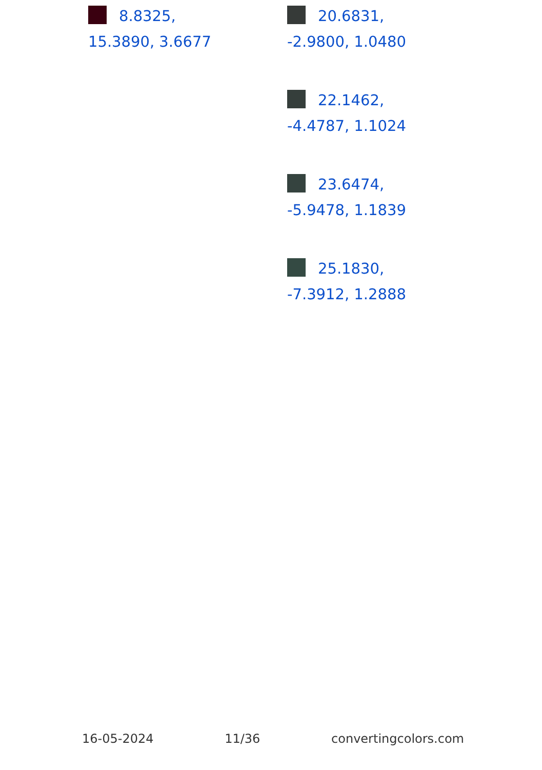8.8325, 15.3890, 3.6677 20.6831, -2.9800, 1.0480
22.1462, -4.4787, 1.1024
23.6474, -5.9478, 1.1839
25.1830, -7.3912, 1.2888
16-05-2024 11/36 convertingcolors.com